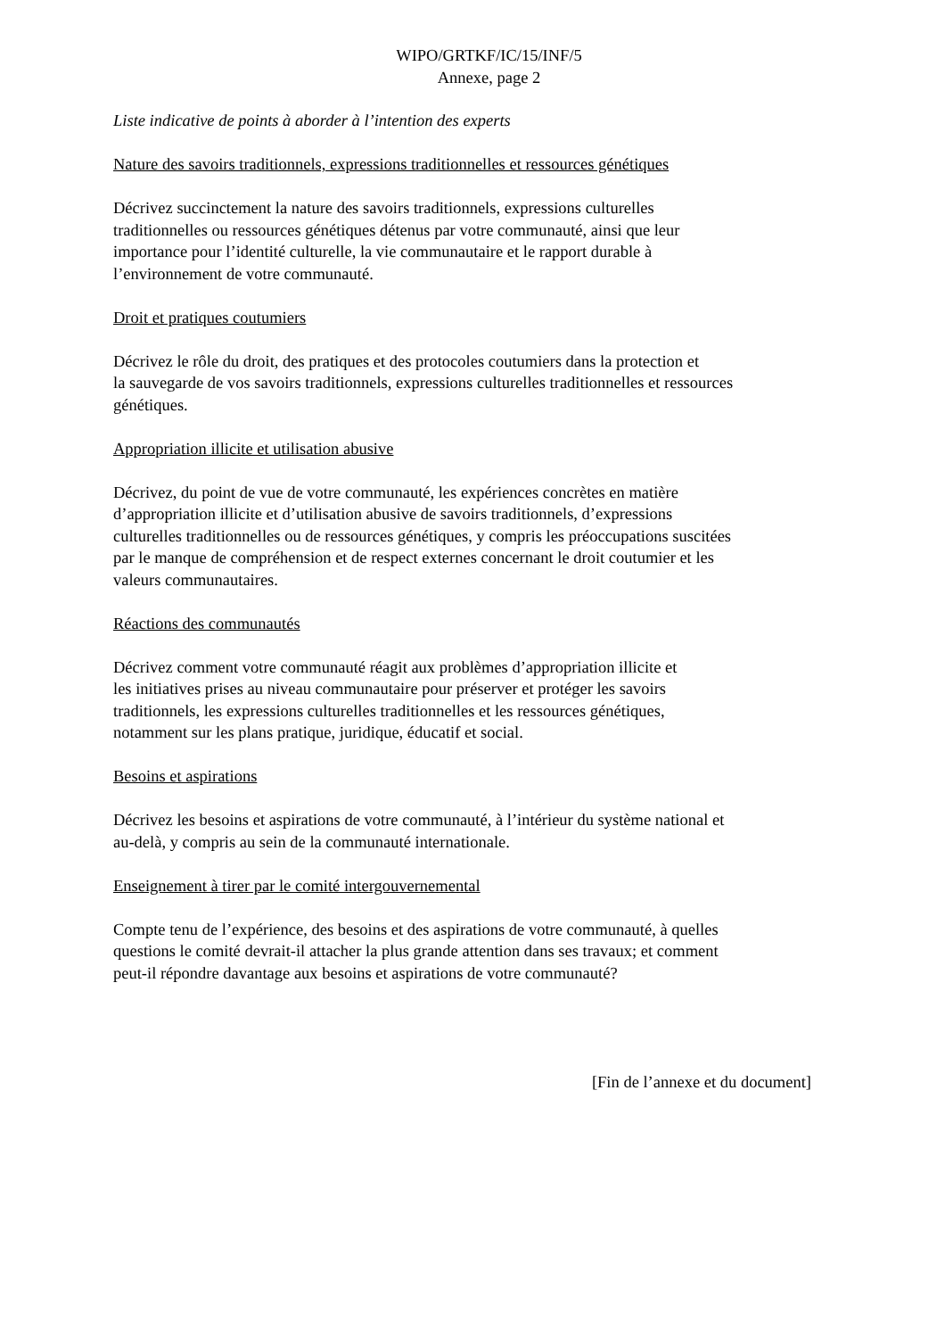WIPO/GRTKF/IC/15/INF/5
Annexe, page 2
Liste indicative de points à aborder à l’intention des experts
Nature des savoirs traditionnels, expressions traditionnelles et ressources génétiques
Décrivez succinctement la nature des savoirs traditionnels, expressions culturelles
traditionnelles ou ressources génétiques détenus par votre communauté, ainsi que leur
importance pour l’identité culturelle, la vie communautaire et le rapport durable à
l’environnement de votre communauté.
Droit et pratiques coutumiers
Décrivez le rôle du droit, des pratiques et des protocoles coutumiers dans la protection et
la sauvegarde de vos savoirs traditionnels, expressions culturelles traditionnelles et ressources
génétiques.
Appropriation illicite et utilisation abusive
Décrivez, du point de vue de votre communauté, les expériences concrètes en matière
d’appropriation illicite et d’utilisation abusive de savoirs traditionnels, d’expressions
culturelles traditionnelles ou de ressources génétiques, y compris les préoccupations suscitées
par le manque de compréhension et de respect externes concernant le droit coutumier et les
valeurs communautaires.
Réactions des communautés
Décrivez comment votre communauté réagit aux problèmes d’appropriation illicite et
les initiatives prises au niveau communautaire pour préserver et protéger les savoirs
traditionnels, les expressions culturelles traditionnelles et les ressources génétiques,
notamment sur les plans pratique, juridique, éducatif et social.
Besoins et aspirations
Décrivez les besoins et aspirations de votre communauté, à l’intérieur du système national et
au-delà, y compris au sein de la communauté internationale.
Enseignement à tirer par le comité intergouvernemental
Compte tenu de l’expérience, des besoins et des aspirations de votre communauté, à quelles
questions le comité devrait-il attacher la plus grande attention dans ses travaux; et comment
peut-il répondre davantage aux besoins et aspirations de votre communauté?
[Fin de l’annexe et du document]